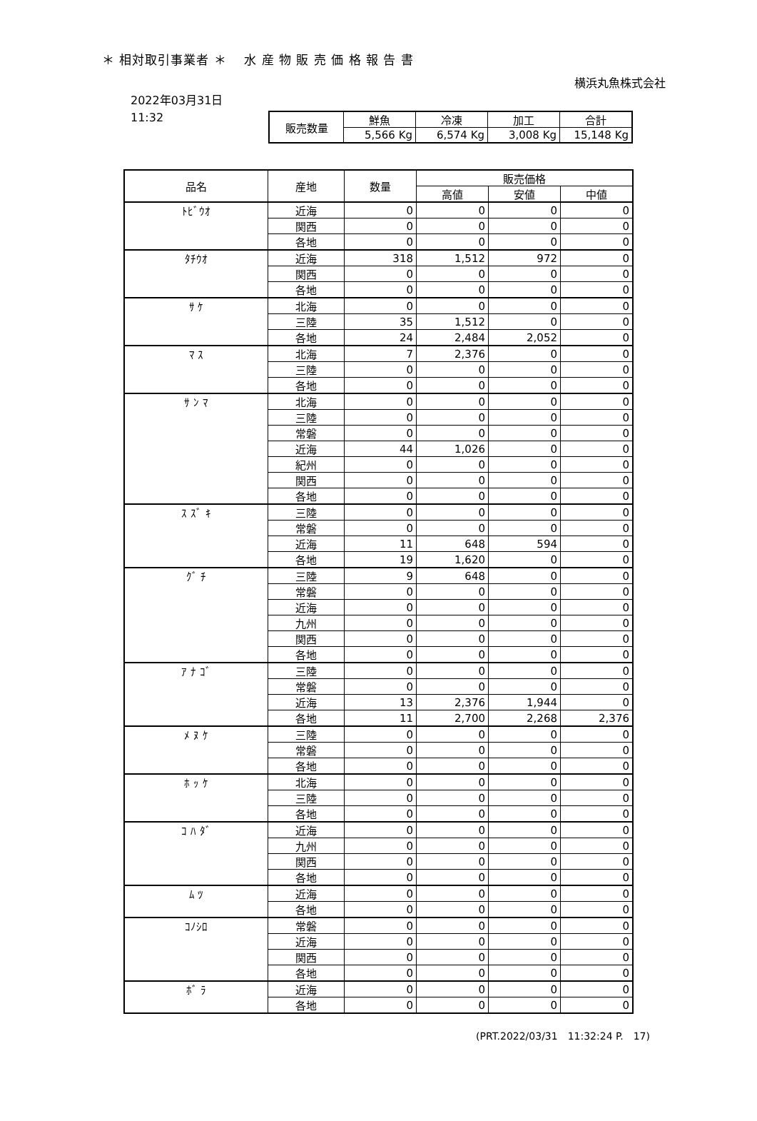＊ 相対取引事業者 ＊　 水 産 物 販 売 価 格 報 告 書
横浜丸魚株式会社
2022年03月31日
11:32
| 販売数量 | 鮮魚 | 冷凍 | 加工 | 合計 |
| | 5,566 Kg | 6,574 Kg | 3,008 Kg | 15,148 Kg |
| 品名 | 産地 | 数量 | 販売価格 | | |
| --- | --- | --- | --- | --- | --- |
| | | | 高値 | 安値 | 中値 |
| ﾄﾋﾞｳｵ | 近海 | 0 | 0 | 0 | 0 |
| | 関西 | 0 | 0 | 0 | 0 |
| | 各地 | 0 | 0 | 0 | 0 |
| ﾀﾁｳｵ | 近海 | 318 | 1,512 | 972 | 0 |
| | 関西 | 0 | 0 | 0 | 0 |
| | 各地 | 0 | 0 | 0 | 0 |
| ｻ ｹ | 北海 | 0 | 0 | 0 | 0 |
| | 三陸 | 35 | 1,512 | 0 | 0 |
| | 各地 | 24 | 2,484 | 2,052 | 0 |
| ﾏ ｽ | 北海 | 7 | 2,376 | 0 | 0 |
| | 三陸 | 0 | 0 | 0 | 0 |
| | 各地 | 0 | 0 | 0 | 0 |
| ｻ ﾝ ﾏ | 北海 | 0 | 0 | 0 | 0 |
| | 三陸 | 0 | 0 | 0 | 0 |
| | 常磐 | 0 | 0 | 0 | 0 |
| | 近海 | 44 | 1,026 | 0 | 0 |
| | 紀州 | 0 | 0 | 0 | 0 |
| | 関西 | 0 | 0 | 0 | 0 |
| | 各地 | 0 | 0 | 0 | 0 |
| ｽ ｽﾞ ｷ | 三陸 | 0 | 0 | 0 | 0 |
| | 常磐 | 0 | 0 | 0 | 0 |
| | 近海 | 11 | 648 | 594 | 0 |
| | 各地 | 19 | 1,620 | 0 | 0 |
| ｸﾞ ﾁ | 三陸 | 9 | 648 | 0 | 0 |
| | 常磐 | 0 | 0 | 0 | 0 |
| | 近海 | 0 | 0 | 0 | 0 |
| | 九州 | 0 | 0 | 0 | 0 |
| | 関西 | 0 | 0 | 0 | 0 |
| | 各地 | 0 | 0 | 0 | 0 |
| ｱ ﾅ ｺﾞ | 三陸 | 0 | 0 | 0 | 0 |
| | 常磐 | 0 | 0 | 0 | 0 |
| | 近海 | 13 | 2,376 | 1,944 | 0 |
| | 各地 | 11 | 2,700 | 2,268 | 2,376 |
| ﾒ ﾇ ｹ | 三陸 | 0 | 0 | 0 | 0 |
| | 常磐 | 0 | 0 | 0 | 0 |
| | 各地 | 0 | 0 | 0 | 0 |
| ﾎ ｯ ｹ | 北海 | 0 | 0 | 0 | 0 |
| | 三陸 | 0 | 0 | 0 | 0 |
| | 各地 | 0 | 0 | 0 | 0 |
| ｺ ﾊ ﾀﾞ | 近海 | 0 | 0 | 0 | 0 |
| | 九州 | 0 | 0 | 0 | 0 |
| | 関西 | 0 | 0 | 0 | 0 |
| | 各地 | 0 | 0 | 0 | 0 |
| ﾑ ﾂ | 近海 | 0 | 0 | 0 | 0 |
| | 各地 | 0 | 0 | 0 | 0 |
| ｺﾉｼﾛ | 常磐 | 0 | 0 | 0 | 0 |
| | 近海 | 0 | 0 | 0 | 0 |
| | 関西 | 0 | 0 | 0 | 0 |
| | 各地 | 0 | 0 | 0 | 0 |
| ﾎﾞ ﾗ | 近海 | 0 | 0 | 0 | 0 |
| | 各地 | 0 | 0 | 0 | 0 |
(PRT.2022/03/31　11:32:24 P.　17)